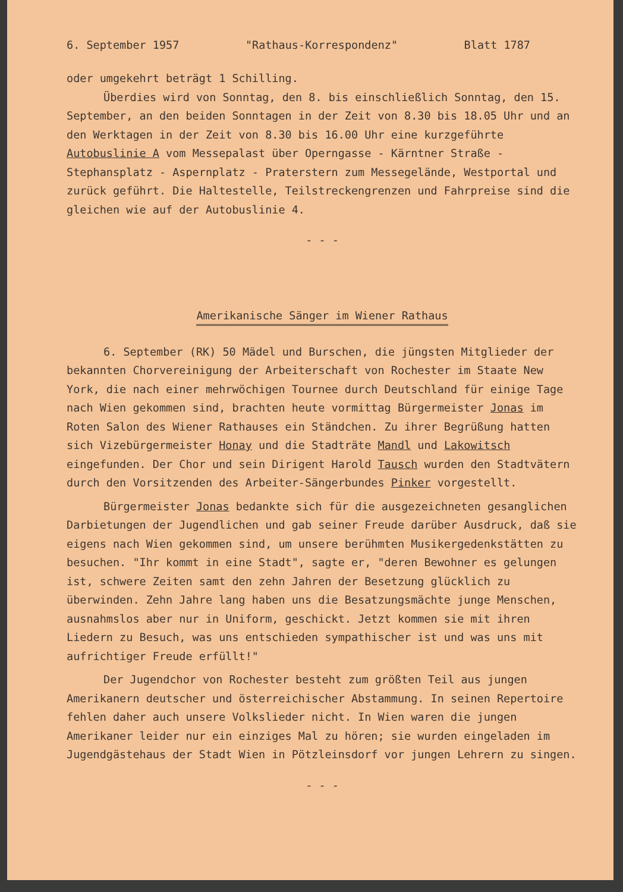6. September 1957 "Rathaus-Korrespondenz" Blatt 1787
oder umgekehrt beträgt 1 Schilling.
Überdies wird von Sonntag, den 8. bis einschließlich Sonntag, den 15. September, an den beiden Sonntagen in der Zeit von 8.30 bis 18.05 Uhr und an den Werktagen in der Zeit von 8.30 bis 16.00 Uhr eine kurzgeführte Autobuslinie A vom Messepalast über Operngasse - Kärntner Straße - Stephansplatz - Aspernplatz - Praterstern zum Messegelände, Westportal und zurück geführt. Die Haltestelle, Teilstreckengrenzen und Fahrpreise sind die gleichen wie auf der Autobuslinie 4.
- - -
Amerikanische Sänger im Wiener Rathaus
6. September (RK) 50 Mädel und Burschen, die jüngsten Mitglieder der bekannten Chorvereinigung der Arbeiterschaft von Rochester im Staate New York, die nach einer mehrwöchigen Tournee durch Deutschland für einige Tage nach Wien gekommen sind, brachten heute vormittag Bürgermeister Jonas im Roten Salon des Wiener Rathauses ein Ständchen. Zu ihrer Begrüßung hatten sich Vizebürgermeister Honay und die Stadträte Mandl und Lakowitsch eingefunden. Der Chor und sein Dirigent Harold Tausch wurden den Stadtvätern durch den Vorsitzenden des Arbeiter-Sängerbundes Pinker vorgestellt.
Bürgermeister Jonas bedankte sich für die ausgezeichneten gesanglichen Darbietungen der Jugendlichen und gab seiner Freude darüber Ausdruck, daß sie eigens nach Wien gekommen sind, um unsere berühmten Musikergedenkstätten zu besuchen. "Ihr kommt in eine Stadt", sagte er, "deren Bewohner es gelungen ist, schwere Zeiten samt den zehn Jahren der Besetzung glücklich zu überwinden. Zehn Jahre lang haben uns die Besatzungsmächte junge Menschen, ausnahmslos aber nur in Uniform, geschickt. Jetzt kommen sie mit ihren Liedern zu Besuch, was uns entschieden sympathischer ist und was uns mit aufrichtiger Freude erfüllt!"
Der Jugendchor von Rochester besteht zum größten Teil aus jungen Amerikanern deutscher und österreichischer Abstammung. In seinen Repertoire fehlen daher auch unsere Volkslieder nicht. In Wien waren die jungen Amerikaner leider nur ein einziges Mal zu hören; sie wurden eingeladen im Jugendgästehaus der Stadt Wien in Pötzleinsdorf vor jungen Lehrern zu singen.
- - -